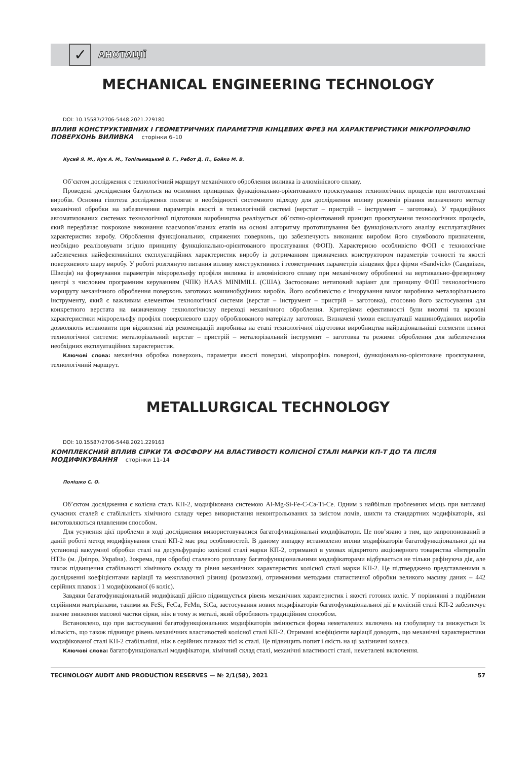✓
АНОТАЦІЇ
MECHANICAL ENGINEERING TECHNOLOGY
DOI: 10.15587/2706-5448.2021.229180
ВПЛИВ КОНСТРУКТИВНИХ І ГЕОМЕТРИЧНИХ ПАРАМЕТРІВ КІНЦЕВИХ ФРЕЗ НА ХАРАКТЕРИСТИКИ МІКРОПРОФІЛЮ ПОВЕРХОНЬ ВИЛИВКА сторінки 6–10
Кусий Я. М., Кук А. М., Топільницький В. Г., Ребот Д. П., Бойко М. В.
Об’єктом дослідження є технологічний маршрут механічного оброблення виливка із алюмінієвого сплаву.
Проведені дослідження базуються на основних принципах функціонально-орієнтованого проєктування технологічних процесів при виготовленні виробів. Основна гіпотеза дослідження полягає в необхідності системного підходу для дослідження впливу режимів різання визначеного методу механічної обробки на забезпечення параметрів якості в технологічній системі (верстат – пристрій – інструмент – заготовка). У традиційних автоматизованих системах технологічної підготовки виробництва реалізується об’єктно-орієнтований принцип проєктування технологічних процесів, який передбачає покрокове виконання взаємопов’язаних етапів на основі алгоритму прототипування без функціонального аналізу експлуатаційних характеристик виробу. Оброблення функціональних, спряжених поверхонь, що забезпечують виконання виробом його службового призначення, необхідно реалізовувати згідно принципу функціонально-орієнтованого проєктування (ФОП). Характерною особливістю ФОП є технологічне забезпечення найефективніших експлуатаційних характеристик виробу із дотриманням призначених конструктором параметрів точності та якості поверхневого шару виробу. У роботі розглянуто питання впливу конструктивних і геометричних параметрів кінцевих фрез фірми «Sandvick» (Сандвікен, Швеція) на формування параметрів мікрорельєфу профіля виливка із алюмінієвого сплаву при механічному обробленні на вертикально-фрезерному центрі з числовим програмним керуванням (ЧПК) HAAS MINIMILL (США). Застосовано нетиповий варіант для принципу ФОП технологічного маршруту механічного оброблення поверхонь заготовок машинобудівних виробів. Його особливістю є ігнорування вимог виробника металорізального інструменту, який є важливим елементом технологічної системи (верстат – інструмент – пристрій – заготовка), стосовно його застосування для конкретного верстата на визначеному технологічному переході механічного оброблення. Критеріями ефективності були висотні та крокові характеристики мікрорельєфу профіля поверхневого шару оброблюваного матеріалу заготовки. Визначені умови експлуатації машинобудівних виробів дозволяють встановити при відхиленні від рекомендацій виробника на етапі технологічної підготовки виробництва найраціональніші елементи певної технологічної системи: металорізальний верстат – пристрій – металорізальний інструмент – заготовка та режими оброблення для забезпечення необхідних експлуатаційних характеристик.
Ключові слова: механічна обробка поверхонь, параметри якості поверхні, мікропрофіль поверхні, функціонально-орієнтоване проєктування, технологічний маршрут.
METALLURGICAL TECHNOLOGY
DOI: 10.15587/2706-5448.2021.229163
КОМПЛЕКСНИЙ ВПЛИВ СІРКИ ТА ФОСФОРУ НА ВЛАСТИВОСТІ КОЛІСНОЇ СТАЛІ МАРКИ КП-Т ДО ТА ПІСЛЯ МОДИФІКУВАННЯ сторінки 11–14
Полішко С. О.
Об’єктом дослідження є колісна сталь КП-2, модифікована системою Al-Mg-Si-Fe-C-Ca-Ti-Ce. Одним з найбільш проблемних місць при виплавці сучасних сталей є стабільність хімічного складу через використання неконтрольованих за змістом ломів, шихти та стандартних модифікаторів, які виготовляються плавленим способом.
Для усунення цієї проблеми в ході дослідження використовувалися багатофункціональні модифікатори. Це пов’язано з тим, що запропонований в даній роботі метод модифікування сталі КП-2 має ряд особливостей. В даному випадку встановлено вплив модифікаторів багатофункціональної дії на установці вакуумної обробки сталі на десульфурацію колісної сталі марки КП-2, отриманої в умовах відкритого акціонерного товариства «Інтерпайп НТЗ» (м. Дніпро, Україна). Зокрема, при обробці сталевого розплаву багатофункціональними модифікаторами відбувається не тільки рафінуюча дія, але також підвищення стабільності хімічного складу та рівня механічних характеристик колісної сталі марки КП-2. Це підтверджено представленими в дослідженні коефіцієнтами варіації та межплавочної різниці (розмахом), отриманими методами статистичної обробки великого масиву даних – 442 серійних плавок і 1 модифікованої (6 коліс).
Завдяки багатофункціональній модифікації дійсно підвищується рівень механічних характеристик і якості готових коліс. У порівнянні з подібними серійними матеріалами, такими як FeSi, FeCa, FeMn, SiCa, застосування нових модифікаторів багатофункціональної дії в колісній сталі КП-2 забезпечує значне зниження масової частки сірки, ніж в тому ж металі, який обробляють традиційним способом.
Встановлено, що при застосуванні багатофункціональних модифікаторів змінюється форма неметалевих включень на глобулярну та знижується їх кількість, що також підвищує рівень механічних властивостей колісної сталі КП-2. Отримані коефіцієнти варіації доводять, що механічні характеристики модифікованої сталі КП-2 стабільніші, ніж в серійних плавках тієї ж сталі. Це підвищить попит і якість на ці залізничні колеса.
Ключові слова: багатофункціональні модифікатори, хімічний склад сталі, механічні властивості сталі, неметалеві включення.
TECHNOLOGY AUDIT AND PRODUCTION RESERVES — № 2/1(58), 2021 57